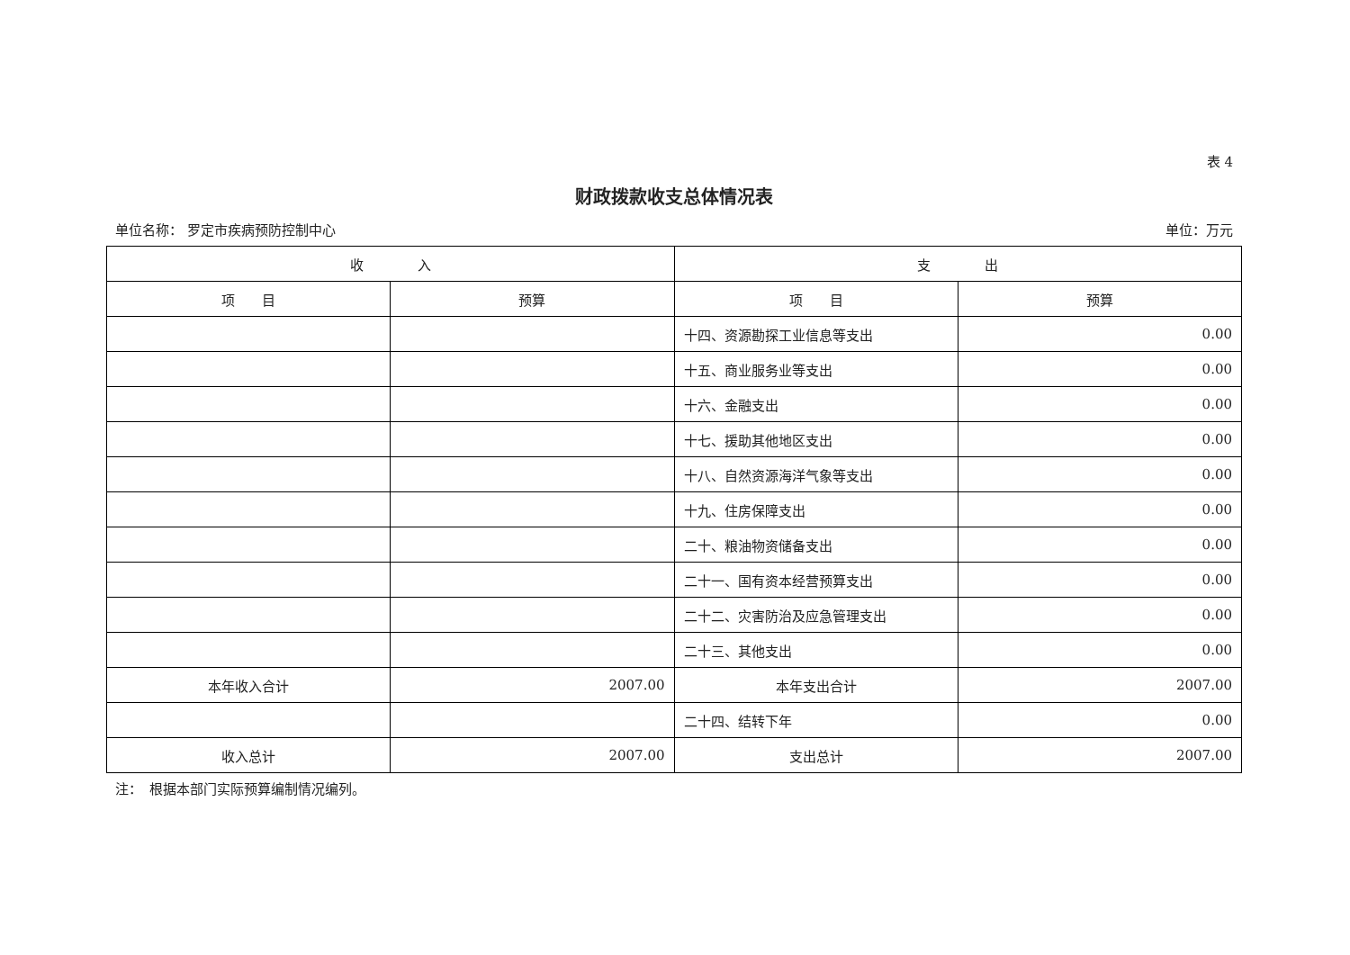表 4
财政拨款收支总体情况表
单位名称： 罗定市疾病预防控制中心 单位：万元
| 收 入 | | 支 出 | |
| --- | --- | --- | --- |
| 项 目 | 预算 | 项 目 | 预算 |
| | | 十四、资源勘探工业信息等支出 | 0.00 |
| | | 十五、商业服务业等支出 | 0.00 |
| | | 十六、金融支出 | 0.00 |
| | | 十七、援助其他地区支出 | 0.00 |
| | | 十八、自然资源海洋气象等支出 | 0.00 |
| | | 十九、住房保障支出 | 0.00 |
| | | 二十、粮油物资储备支出 | 0.00 |
| | | 二十一、国有资本经营预算支出 | 0.00 |
| | | 二十二、灾害防治及应急管理支出 | 0.00 |
| | | 二十三、其他支出 | 0.00 |
| 本年收入合计 | 2007.00 | 本年支出合计 | 2007.00 |
| | | 二十四、结转下年 | 0.00 |
| 收入总计 | 2007.00 | 支出总计 | 2007.00 |
注：　根据本部门实际预算编制情况编列。